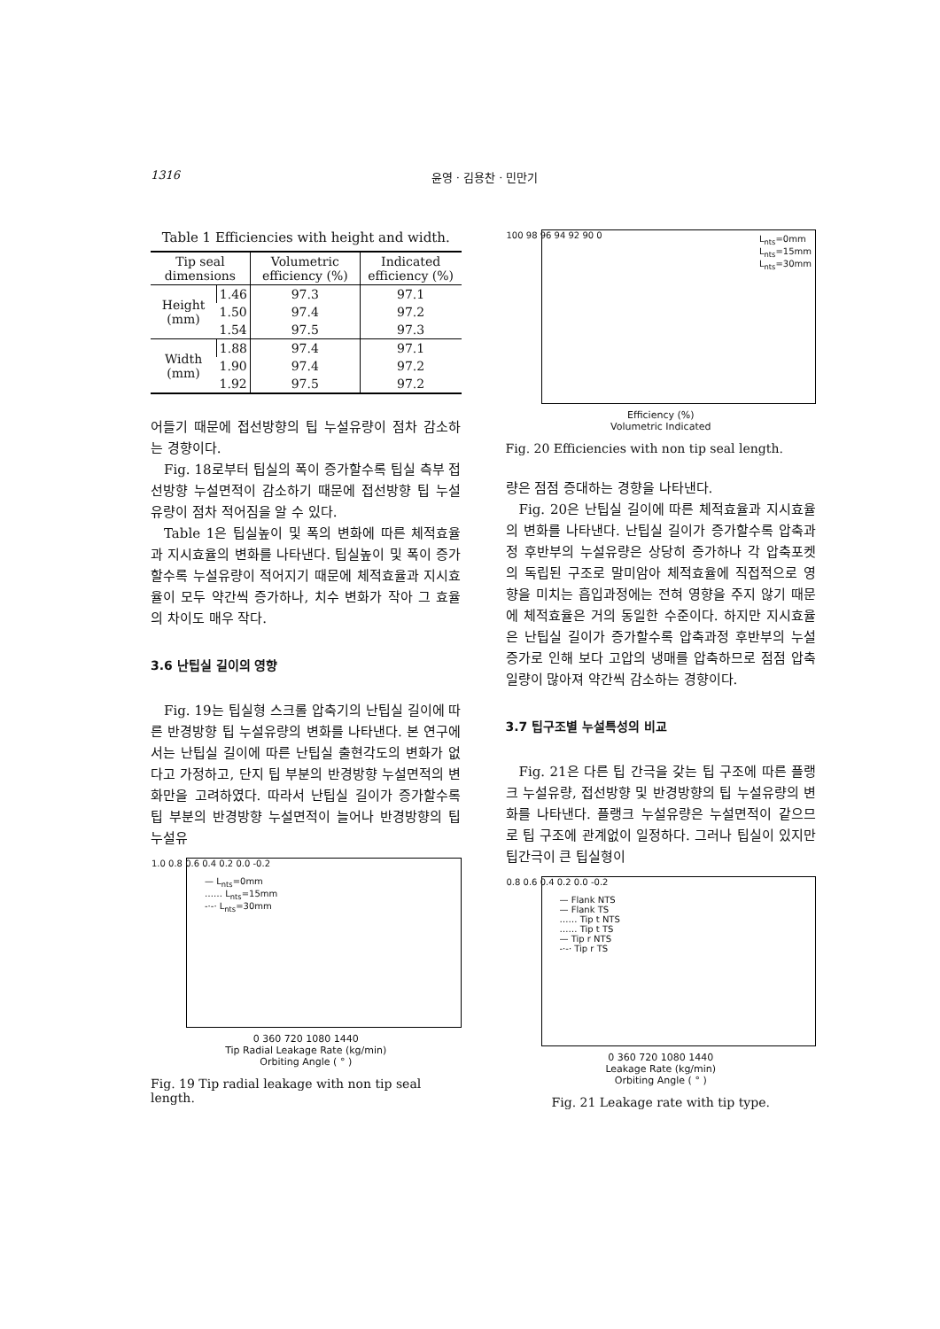1316 윤영 · 김용찬 · 민만기
Table 1 Efficiencies with height and width.
| Tip seal dimensions | | Volumetric efficiency (%) | Indicated efficiency (%) |
| --- | --- | --- | --- |
| Height (mm) | 1.46 | 97.3 | 97.1 |
| | 1.50 | 97.4 | 97.2 |
| | 1.54 | 97.5 | 97.3 |
| Width (mm) | 1.88 | 97.4 | 97.1 |
| | 1.90 | 97.4 | 97.2 |
| | 1.92 | 97.5 | 97.2 |
어들기 때문에 접선방향의 팁 누설유량이 점차 감소하는 경향이다.
Fig. 18로부터 팁실의 폭이 증가할수록 팁실 측부 접선방향 누설면적이 감소하기 때문에 접선방향 팁 누설유량이 점차 적어짐을 알 수 있다.
Table 1은 팁실높이 및 폭의 변화에 따른 체적효율과 지시효율의 변화를 나타낸다. 팁실높이 및 폭이 증가할수록 누설유량이 적어지기 때문에 체적효율과 지시효율이 모두 약간씩 증가하나, 치수 변화가 작아 그 효율의 차이도 매우 작다.
3.6 난팁실 길이의 영향
Fig. 19는 팁실형 스크롤 압축기의 난팁실 길이에 따른 반경방향 팁 누설유량의 변화를 나타낸다. 본 연구에서는 난팁실 길이에 따른 난팁실 출현각도의 변화가 없다고 가정하고, 단지 팁 부분의 반경방향 누설면적의 변화만을 고려하였다. 따라서 난팁실 길이가 증가할수록 팁 부분의 반경방향 누설면적이 늘어나 반경방향의 팁 누설유
— L<sub>nts</sub>=0mm
…… L<sub>nts</sub>=15mm
-·-· L<sub>nts</sub>=30mm
1.0 0.8 0.6 0.4 0.2 0.0 -0.2
0 360 720 1080 1440
Tip Radial Leakage Rate (kg/min)
Orbiting Angle ( ° )
Fig. 19 Tip radial leakage with non tip seal length.
L<sub>nts</sub>=0mm
L<sub>nts</sub>=15mm
L<sub>nts</sub>=30mm
100 98 96 94 92 90 0
Efficiency (%)
Volumetric Indicated
Fig. 20 Efficiencies with non tip seal length.
량은 점점 증대하는 경향을 나타낸다.
Fig. 20은 난팁실 길이에 따른 체적효율과 지시효율의 변화를 나타낸다. 난팁실 길이가 증가할수록 압축과정 후반부의 누설유량은 상당히 증가하나 각 압축포켓의 독립된 구조로 말미암아 체적효율에 직접적으로 영향을 미치는 흡입과정에는 전혀 영향을 주지 않기 때문에 체적효율은 거의 동일한 수준이다. 하지만 지시효율은 난팁실 길이가 증가할수록 압축과정 후반부의 누설 증가로 인해 보다 고압의 냉매를 압축하므로 점점 압축일량이 많아져 약간씩 감소하는 경향이다.
3.7 팁구조별 누설특성의 비교
Fig. 21은 다른 팁 간극을 갖는 팁 구조에 따른 플랭크 누설유량, 접선방향 및 반경방향의 팁 누설유량의 변화를 나타낸다. 플랭크 누설유량은 누설면적이 같으므로 팁 구조에 관계없이 일정하다. 그러나 팁실이 있지만 팁간극이 큰 팁실형이
— Flank NTS
— Flank TS
…… Tip t NTS
…… Tip t TS
— Tip r NTS
-·-· Tip r TS
0.8 0.6 0.4 0.2 0.0 -0.2
0 360 720 1080 1440
Leakage Rate (kg/min)
Orbiting Angle ( ° )
Fig. 21 Leakage rate with tip type.